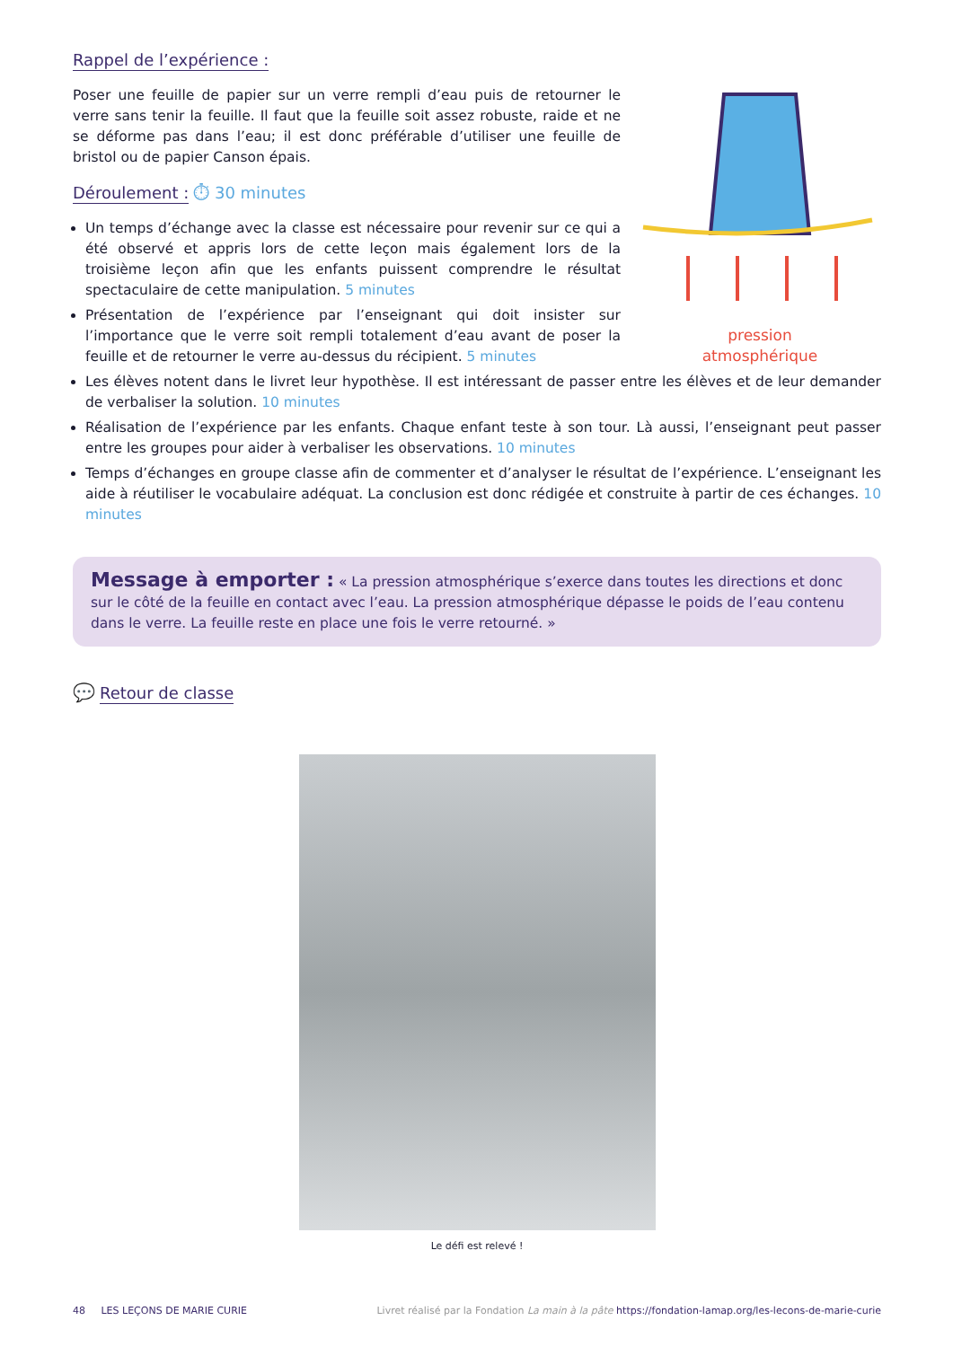Rappel de l’expérience :
Poser une feuille de papier sur un verre rempli d’eau puis de retourner le verre sans tenir la feuille. Il faut que la feuille soit assez robuste, raide et ne se déforme pas dans l’eau; il est donc préférable d’utiliser une feuille de bristol ou de papier Canson épais.
Déroulement :
⏱ 30 minutes
Un temps d’échange avec la classe est nécessaire pour revenir sur ce qui a été observé et appris lors de cette leçon mais également lors de la troisième leçon afin que les enfants puissent comprendre le résultat spectaculaire de cette manipulation. 5 minutes
Présentation de l’expérience par l’enseignant qui doit insister sur l’importance que le verre soit rempli totalement d’eau avant de poser la feuille et de retourner le verre au-dessus du récipient. 5 minutes
pression
atmosphérique
Les élèves notent dans le livret leur hypothèse. Il est intéressant de passer entre les élèves et de leur demander de verbaliser la solution. 10 minutes
Réalisation de l’expérience par les enfants. Chaque enfant teste à son tour. Là aussi, l’enseignant peut passer entre les groupes pour aider à verbaliser les observations. 10 minutes
Temps d’échanges en groupe classe afin de commenter et d’analyser le résultat de l’expérience. L’enseignant les aide à réutiliser le vocabulaire adéquat. La conclusion est donc rédigée et construite à partir de ces échanges. 10 minutes
Message à emporter : « La pression atmosphérique s’exerce dans toutes les directions et donc sur le côté de la feuille en contact avec l’eau. La pression atmosphérique dépasse le poids de l’eau contenu dans le verre. La feuille reste en place une fois le verre retourné. »
💬
Retour de classe
Le défi est relevé !
48 LES LEÇONS DE MARIE CURIE Livret réalisé par la Fondation La main à la pâte https://fondation-lamap.org/les-lecons-de-marie-curie